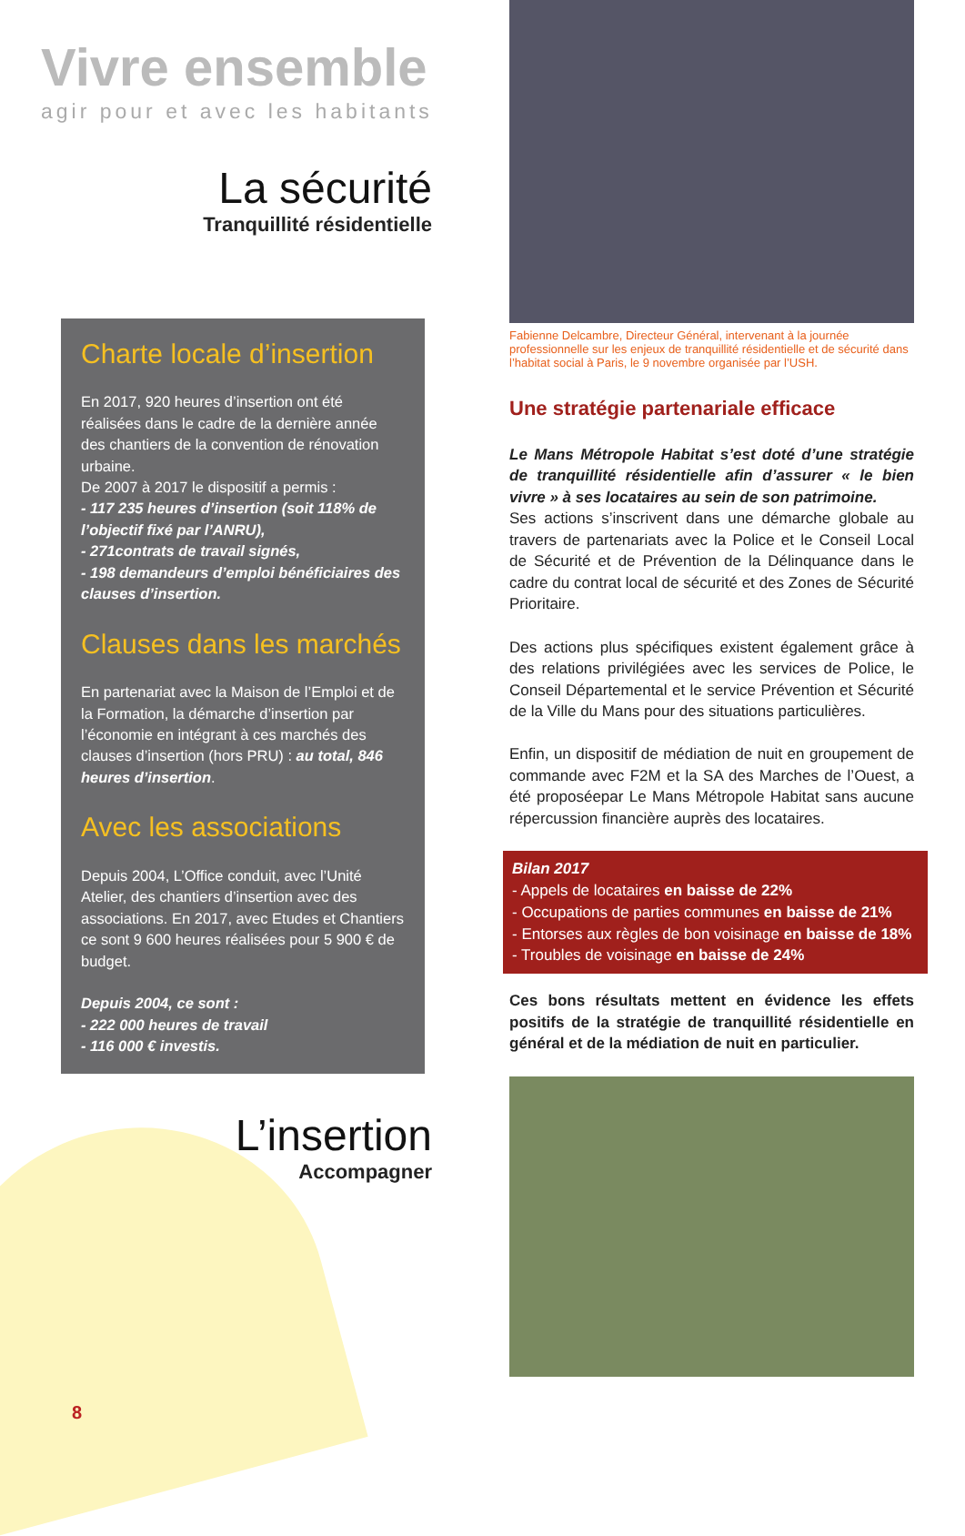Vivre ensemble
agir pour et avec les habitants
La sécurité
Tranquillité résidentielle
Charte locale d’insertion
En 2017, 920 heures d’insertion ont été réalisées dans le cadre de la dernière année des chantiers de la convention de rénovation urbaine.
De 2007 à 2017 le dispositif a permis :
- 117 235 heures d’insertion (soit 118% de l’objectif fixé par l’ANRU),
- 271contrats de travail signés,
- 198 demandeurs d’emploi bénéficiaires des clauses d’insertion.
Clauses dans les marchés
En partenariat avec la Maison de l’Emploi et de la Formation, la démarche d’insertion par l’économie en intégrant à ces marchés des clauses d’insertion (hors PRU) : au total, 846 heures d’insertion.
Avec les associations
Depuis 2004, L’Office conduit, avec l’Unité Atelier, des chantiers d’insertion avec des associations. En 2017, avec Etudes et Chantiers ce sont 9 600 heures réalisées pour 5 900 € de budget.
Depuis 2004, ce sont :
- 222 000 heures de travail
- 116 000 € investis.
L’insertion
Accompagner
8
Fabienne Delcambre, Directeur Général, intervenant à la journée professionnelle sur les enjeux de tranquillité résidentielle et de sécurité dans l’habitat social à Paris, le 9 novembre organisée par l’USH.
Une stratégie partenariale efficace
Le Mans Métropole Habitat s’est doté d’une stratégie de tranquillité résidentielle afin d’assurer « le bien vivre » à ses locataires au sein de son patrimoine.
Ses actions s’inscrivent dans une démarche globale au travers de partenariats avec la Police et le Conseil Local de Sécurité et de Prévention de la Délinquance dans le cadre du contrat local de sécurité et des Zones de Sécurité Prioritaire.
Des actions plus spécifiques existent également grâce à des relations privilégiées avec les services de Police, le Conseil Départemental et le service Prévention et Sécurité de la Ville du Mans pour des situations particulières.
Enfin, un dispositif de médiation de nuit en groupement de commande avec F2M et la SA des Marches de l’Ouest, a été proposéepar Le Mans Métropole Habitat sans aucune répercussion financière auprès des locataires.
Bilan 2017
- Appels de locataires en baisse de 22%
- Occupations de parties communes en baisse de 21%
- Entorses aux règles de bon voisinage en baisse de 18%
- Troubles de voisinage en baisse de 24%
Ces bons résultats mettent en évidence les effets positifs de la stratégie de tranquillité résidentielle en général et de la médiation de nuit en particulier.